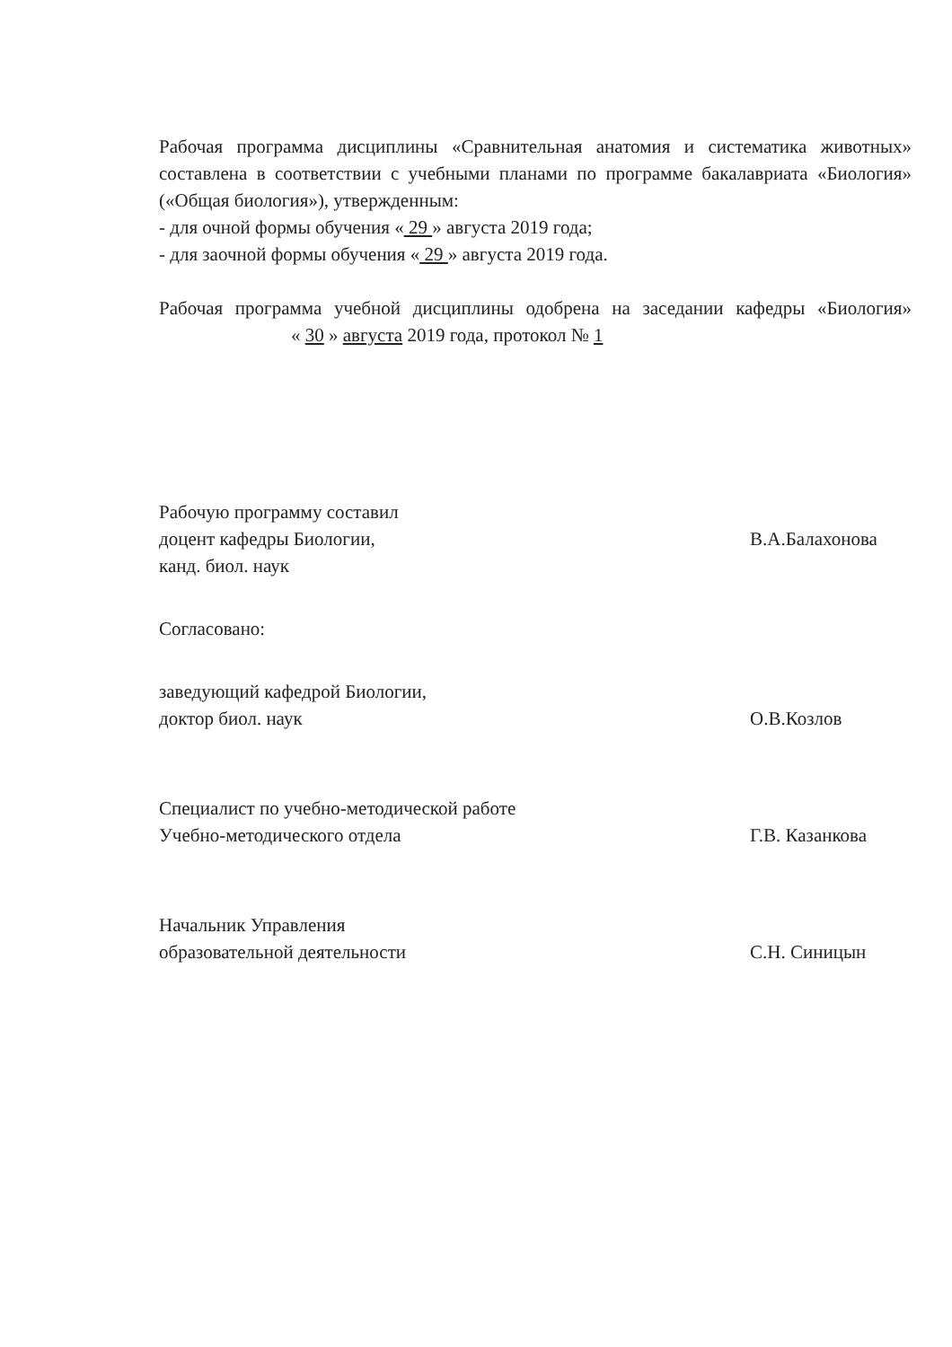Рабочая программа дисциплины «Сравнительная анатомия и систематика животных» составлена в соответствии с учебными планами по программе бакалавриата «Биология» («Общая биология»), утвержденным:
- для очной формы обучения « 29 » августа 2019 года;
- для заочной формы обучения « 29 » августа 2019 года.
Рабочая программа учебной дисциплины одобрена на заседании кафедры «Биология» « 30 » августа 2019 года, протокол № 1
Рабочую программу составил
доцент кафедры Биологии,
канд. биол. наук
В.А.Балахонова
Согласовано:
заведующий кафедрой Биологии,
доктор биол. наук
О.В.Козлов
Специалист по учебно-методической работе
Учебно-методического отдела
Г.В. Казанкова
Начальник Управления
образовательной деятельности
С.Н. Синицын